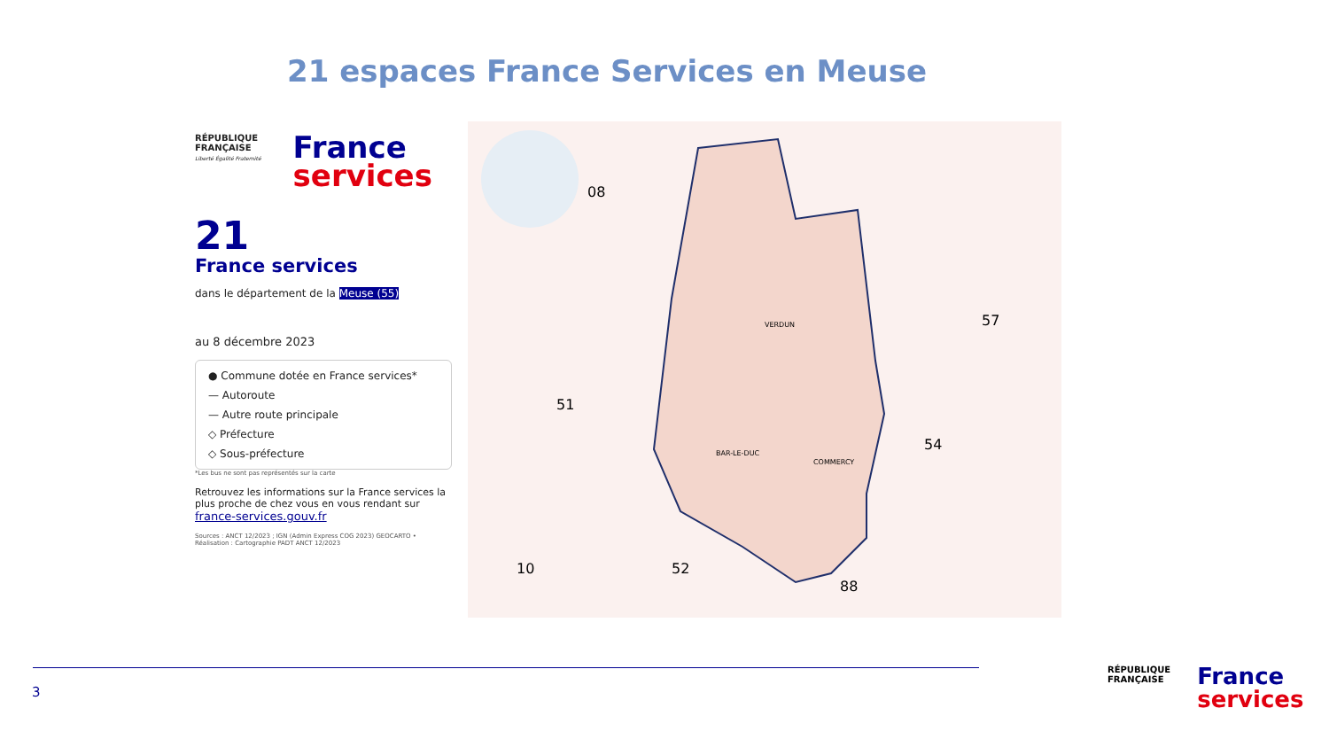21 espaces France Services en Meuse
RÉPUBLIQUE
FRANÇAISE
Liberté Égalité Fraternité
France
services
21
France services
dans le département de la Meuse (55)
au 8 décembre 2023
● Commune dotée en France services*
— Autoroute
— Autre route principale
◇ Préfecture
◇ Sous-préfecture
*Les bus ne sont pas représentés sur la carte
Retrouvez les informations sur la France services la plus proche de chez vous en vous rendant sur
france-services.gouv.fr
Sources : ANCT 12/2023 ; IGN (Admin Express COG 2023) GEOCARTO • Réalisation : Cartographie PADT ANCT 12/2023
08
57
51
54
10 52
88
VERDUN
BAR-LE-DUC
COMMERCY
3
RÉPUBLIQUE
FRANÇAISE
France
services